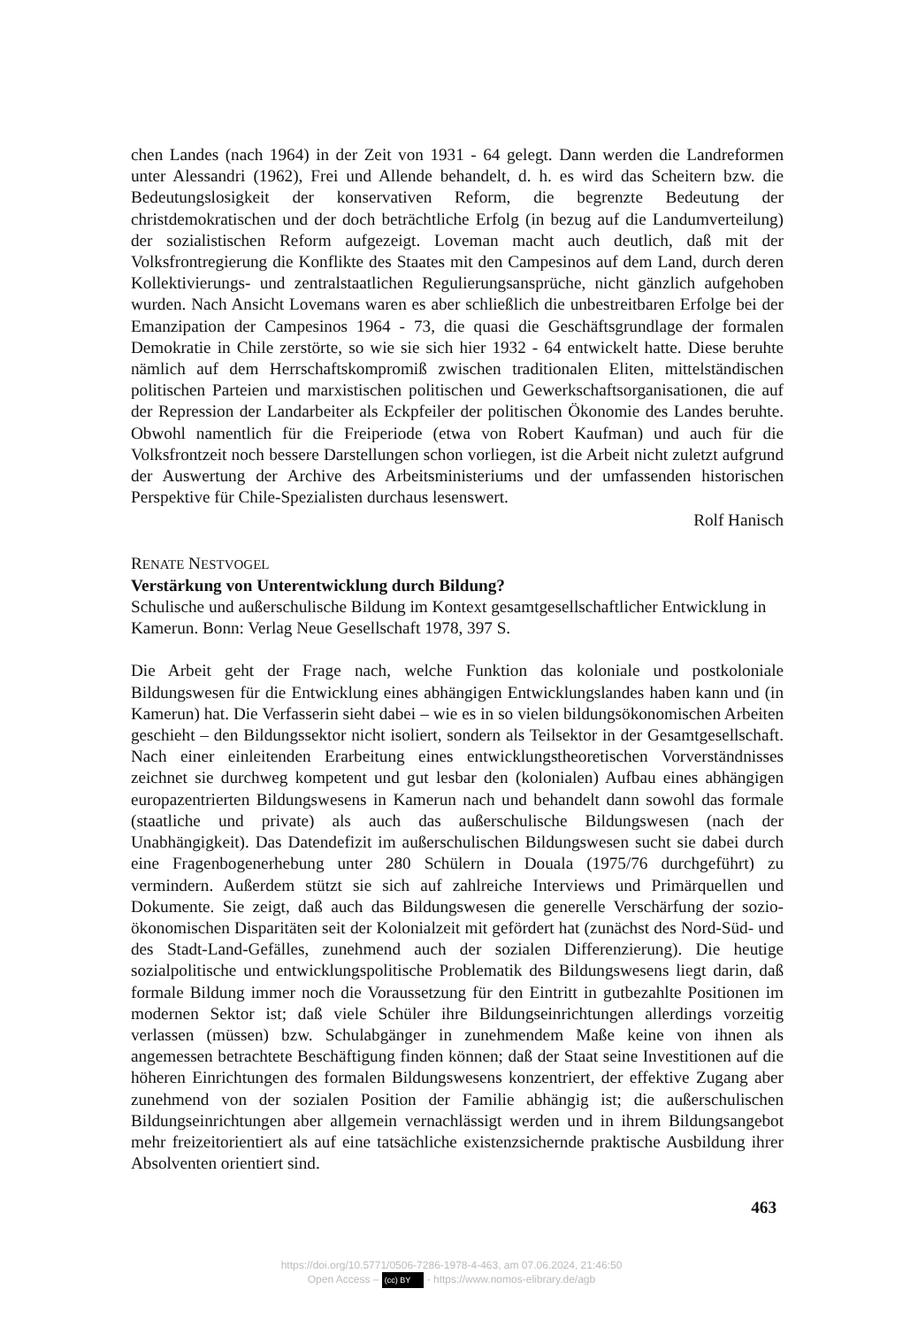chen Landes (nach 1964) in der Zeit von 1931 - 64 gelegt. Dann werden die Landreformen unter Alessandri (1962), Frei und Allende behandelt, d. h. es wird das Scheitern bzw. die Bedeutungslosigkeit der konservativen Reform, die begrenzte Bedeutung der christdemokratischen und der doch beträchtliche Erfolg (in bezug auf die Landumverteilung) der sozialistischen Reform aufgezeigt. Loveman macht auch deutlich, daß mit der Volksfrontregierung die Konflikte des Staates mit den Campesinos auf dem Land, durch deren Kollektivierungs- und zentralstaatlichen Regulierungsansprüche, nicht gänzlich aufgehoben wurden. Nach Ansicht Lovemans waren es aber schließlich die unbestreitbaren Erfolge bei der Emanzipation der Campesinos 1964 - 73, die quasi die Geschäftsgrundlage der formalen Demokratie in Chile zerstörte, so wie sie sich hier 1932 - 64 entwickelt hatte. Diese beruhte nämlich auf dem Herrschaftskompromiß zwischen traditionalen Eliten, mittelständischen politischen Parteien und marxistischen politischen und Gewerkschaftsorganisationen, die auf der Repression der Landarbeiter als Eckpfeiler der politischen Ökonomie des Landes beruhte. Obwohl namentlich für die Freiperiode (etwa von Robert Kaufman) und auch für die Volksfrontzeit noch bessere Darstellungen schon vorliegen, ist die Arbeit nicht zuletzt aufgrund der Auswertung der Archive des Arbeitsministeriums und der umfassenden historischen Perspektive für Chile-Spezialisten durchaus lesenswert.
Rolf Hanisch
RENATE NESTVOGEL
Verstärkung von Unterentwicklung durch Bildung?
Schulische und außerschulische Bildung im Kontext gesamtgesellschaftlicher Entwicklung in Kamerun. Bonn: Verlag Neue Gesellschaft 1978, 397 S.
Die Arbeit geht der Frage nach, welche Funktion das koloniale und postkoloniale Bildungswesen für die Entwicklung eines abhängigen Entwicklungslandes haben kann und (in Kamerun) hat. Die Verfasserin sieht dabei – wie es in so vielen bildungsökonomischen Arbeiten geschieht – den Bildungssektor nicht isoliert, sondern als Teilsektor in der Gesamtgesellschaft. Nach einer einleitenden Erarbeitung eines entwicklungstheoretischen Vorverständnisses zeichnet sie durchweg kompetent und gut lesbar den (kolonialen) Aufbau eines abhängigen europazentrierten Bildungswesens in Kamerun nach und behandelt dann sowohl das formale (staatliche und private) als auch das außerschulische Bildungswesen (nach der Unabhängigkeit). Das Datendefizit im außerschulischen Bildungswesen sucht sie dabei durch eine Fragenbogenerhebung unter 280 Schülern in Douala (1975/76 durchgeführt) zu vermindern. Außerdem stützt sie sich auf zahlreiche Interviews und Primärquellen und Dokumente. Sie zeigt, daß auch das Bildungswesen die generelle Verschärfung der sozio-ökonomischen Disparitäten seit der Kolonialzeit mit gefördert hat (zunächst des Nord-Süd- und des Stadt-Land-Gefälles, zunehmend auch der sozialen Differenzierung). Die heutige sozialpolitische und entwicklungspolitische Problematik des Bildungswesens liegt darin, daß formale Bildung immer noch die Voraussetzung für den Eintritt in gutbezahlte Positionen im modernen Sektor ist; daß viele Schüler ihre Bildungseinrichtungen allerdings vorzeitig verlassen (müssen) bzw. Schulabgänger in zunehmendem Maße keine von ihnen als angemessen betrachtete Beschäftigung finden können; daß der Staat seine Investitionen auf die höheren Einrichtungen des formalen Bildungswesens konzentriert, der effektive Zugang aber zunehmend von der sozialen Position der Familie abhängig ist; die außerschulischen Bildungseinrichtungen aber allgemein vernachlässigt werden und in ihrem Bildungsangebot mehr freizeitorientiert als auf eine tatsächliche existenzsichernde praktische Ausbildung ihrer Absolventen orientiert sind.
463
https://doi.org/10.5771/0506-7286-1978-4-463, am 07.06.2024, 21:46:50
Open Access – (cc) BY - https://www.nomos-elibrary.de/agb